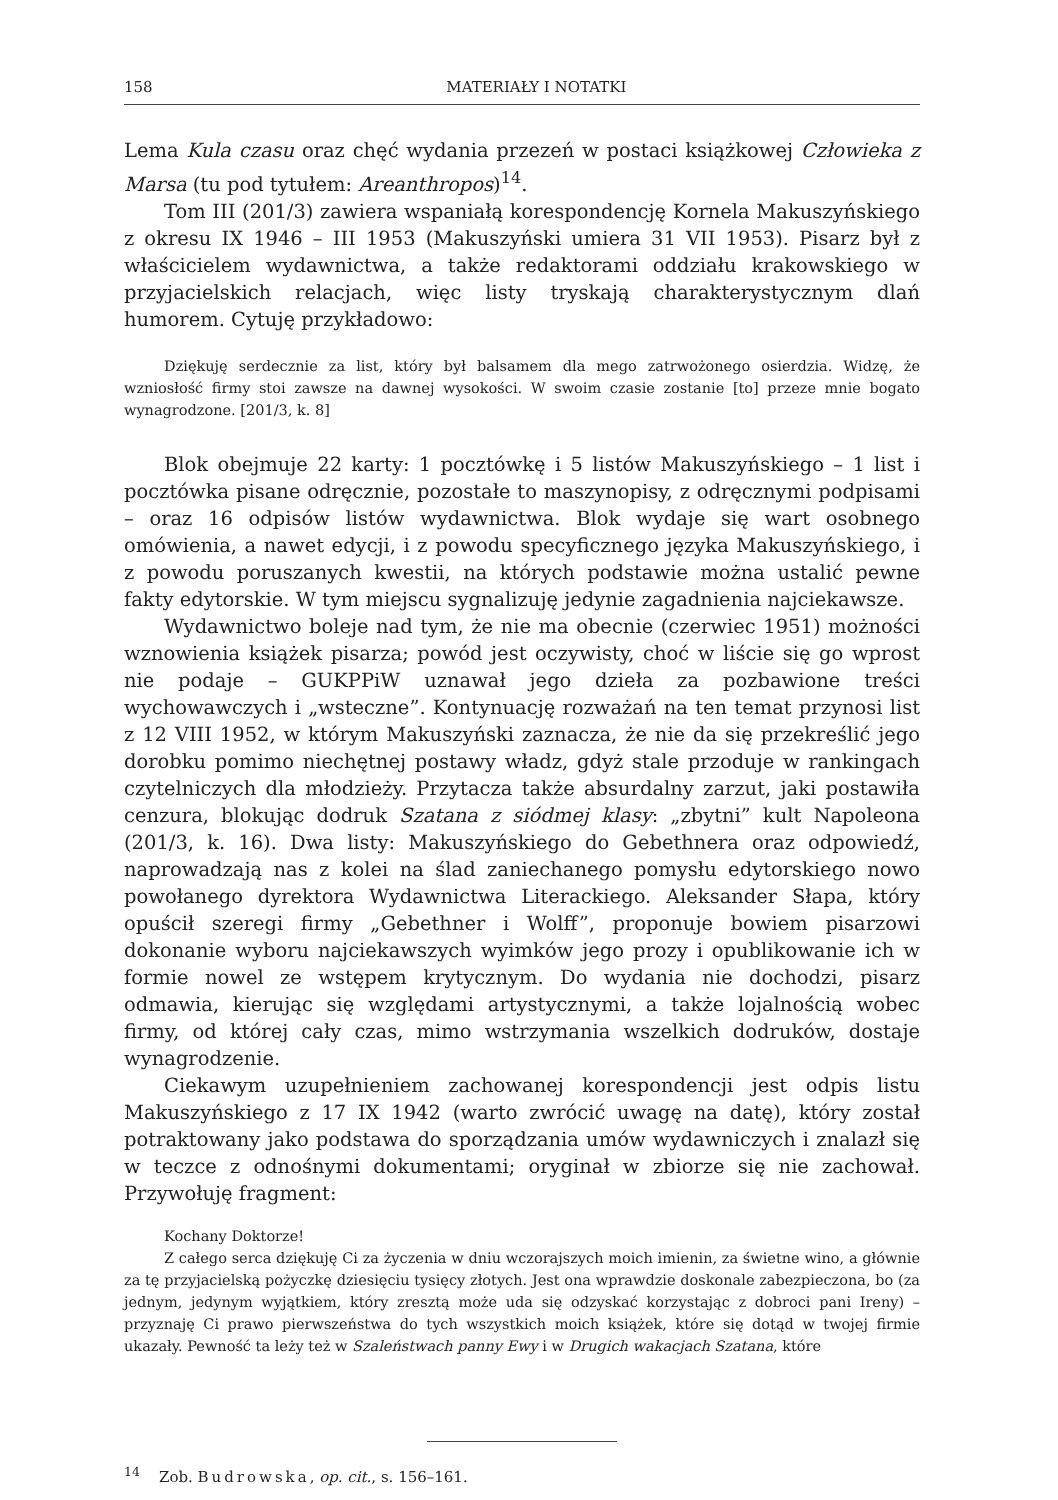158 MATERIAŁY I NOTATKI
Lema Kula czasu oraz chęć wydania przezeń w postaci książkowej Człowieka z Marsa (tu pod tytułem: Areanthropos)<sup>14</sup>.
Tom III (201/3) zawiera wspaniałą korespondencję Kornela Makuszyńskiego z okresu IX 1946 – III 1953 (Makuszyński umiera 31 VII 1953). Pisarz był z właścicielem wydawnictwa, a także redaktorami oddziału krakowskiego w przyjacielskich relacjach, więc listy tryskają charakterystycznym dlań humorem. Cytuję przykładowo:
Dziękuję serdecznie za list, który był balsamem dla mego zatrwożonego osierdzia. Widzę, że wzniosłość firmy stoi zawsze na dawnej wysokości. W swoim czasie zostanie [to] przeze mnie bogato wynagrodzone. [201/3, k. 8]
Blok obejmuje 22 karty: 1 pocztówkę i 5 listów Makuszyńskiego – 1 list i pocztówka pisane odręcznie, pozostałe to maszynopisy, z odręcznymi podpisami – oraz 16 odpisów listów wydawnictwa. Blok wydaje się wart osobnego omówienia, a nawet edycji, i z powodu specyficznego języka Makuszyńskiego, i z powodu poruszanych kwestii, na których podstawie można ustalić pewne fakty edytorskie. W tym miejscu sygnalizuję jedynie zagadnienia najciekawsze.
Wydawnictwo boleje nad tym, że nie ma obecnie (czerwiec 1951) możności wznowienia książek pisarza; powód jest oczywisty, choć w liście się go wprost nie podaje – GUKPPiW uznawał jego dzieła za pozbawione treści wychowawczych i „wsteczne”. Kontynuację rozważań na ten temat przynosi list z 12 VIII 1952, w którym Makuszyński zaznacza, że nie da się przekreślić jego dorobku pomimo niechętnej postawy władz, gdyż stale przoduje w rankingach czytelniczych dla młodzieży. Przytacza także absurdalny zarzut, jaki postawiła cenzura, blokując dodruk Szatana z siódmej klasy: „zbytni” kult Napoleona (201/3, k. 16). Dwa listy: Makuszyńskiego do Gebethnera oraz odpowiedź, naprowadzają nas z kolei na ślad zaniechanego pomysłu edytorskiego nowo powołanego dyrektora Wydawnictwa Literackiego. Aleksander Słapa, który opuścił szeregi firmy „Gebethner i Wolff”, proponuje bowiem pisarzowi dokonanie wyboru najciekawszych wyimków jego prozy i opublikowanie ich w formie nowel ze wstępem krytycznym. Do wydania nie dochodzi, pisarz odmawia, kierując się względami artystycznymi, a także lojalnością wobec firmy, od której cały czas, mimo wstrzymania wszelkich dodruków, dostaje wynagrodzenie.
Ciekawym uzupełnieniem zachowanej korespondencji jest odpis listu Makuszyńskiego z 17 IX 1942 (warto zwrócić uwagę na datę), który został potraktowany jako podstawa do sporządzania umów wydawniczych i znalazł się w teczce z odnośnymi dokumentami; oryginał w zbiorze się nie zachował. Przywołuję fragment:
Kochany Doktorze!
Z całego serca dziękuję Ci za życzenia w dniu wczorajszych moich imienin, za świetne wino, a głównie za tę przyjacielską pożyczkę dziesięciu tysięcy złotych. Jest ona wprawdzie doskonale zabezpieczona, bo (za jednym, jedynym wyjątkiem, który zresztą może uda się odzyskać korzystając z dobroci pani Ireny) – przyznaję Ci prawo pierwszeństwa do tych wszystkich moich książek, które się dotąd w twojej firmie ukazały. Pewność ta leży też w Szaleństwach panny Ewy i w Drugich wakacjach Szatana, które
<sup>14</sup> Zob. Budrowska, op. cit., s. 156–161.